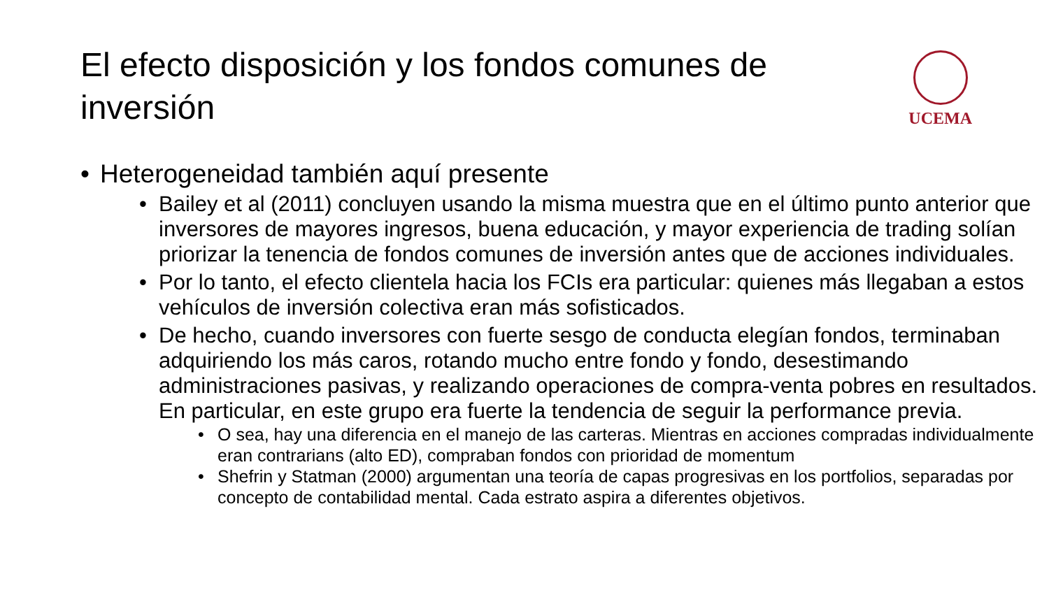El efecto disposición y los fondos comunes de inversión
UCEMA
• Heterogeneidad también aquí presente
• Bailey et al (2011) concluyen usando la misma muestra que en el último punto anterior que inversores de mayores ingresos, buena educación, y mayor experiencia de trading solían priorizar la tenencia de fondos comunes de inversión antes que de acciones individuales.
• Por lo tanto, el efecto clientela hacia los FCIs era particular: quienes más llegaban a estos vehículos de inversión colectiva eran más sofisticados.
• De hecho, cuando inversores con fuerte sesgo de conducta elegían fondos, terminaban adquiriendo los más caros, rotando mucho entre fondo y fondo, desestimando administraciones pasivas, y realizando operaciones de compra-venta pobres en resultados. En particular, en este grupo era fuerte la tendencia de seguir la performance previa.
• O sea, hay una diferencia en el manejo de las carteras. Mientras en acciones compradas individualmente eran contrarians (alto ED), compraban fondos con prioridad de momentum
• Shefrin y Statman (2000) argumentan una teoría de capas progresivas en los portfolios, separadas por concepto de contabilidad mental. Cada estrato aspira a diferentes objetivos.